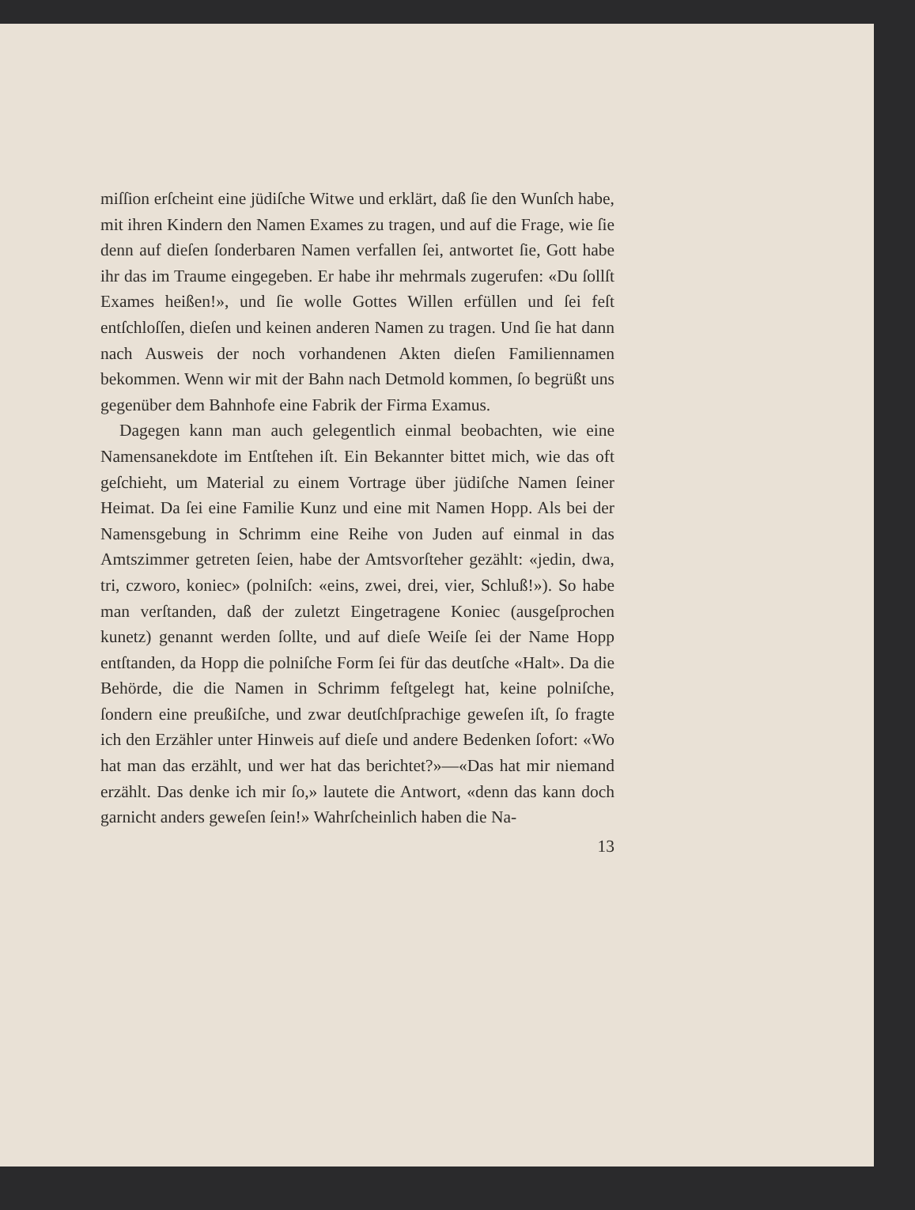miſſion erſcheint eine jüdiſche Witwe und erklärt, daß ſie den Wunſch habe, mit ihren Kindern den Namen Exames zu tragen, und auf die Frage, wie ſie denn auf dieſen ſonderbaren Namen verfallen ſei, antwortet ſie, Gott habe ihr das im Traume eingegeben. Er habe ihr mehrmals zugerufen: «Du ſollſt Exames heißen!», und ſie wolle Gottes Willen erfüllen und ſei feſt entſchloſſen, dieſen und keinen anderen Namen zu tragen. Und ſie hat dann nach Ausweis der noch vorhandenen Akten dieſen Familiennamen bekommen. Wenn wir mit der Bahn nach Detmold kommen, ſo begrüßt uns gegenüber dem Bahnhofe eine Fabrik der Firma Examus.
Dagegen kann man auch gelegentlich einmal beobachten, wie eine Namensanekdote im Entſtehen iſt. Ein Bekannter bittet mich, wie das oft geſchieht, um Material zu einem Vortrage über jüdiſche Namen ſeiner Heimat. Da ſei eine Familie Kunz und eine mit Namen Hopp. Als bei der Namensgebung in Schrimm eine Reihe von Juden auf einmal in das Amtszimmer getreten ſeien, habe der Amtsvorſteher gezählt: «jedin, dwa, tri, czworo, koniec» (polniſch: «eins, zwei, drei, vier, Schluß!»). So habe man verſtanden, daß der zuletzt Eingetragene Koniec (ausgeſprochen kunetz) genannt werden ſollte, und auf dieſe Weiſe ſei der Name Hopp entſtanden, da Hopp die polniſche Form ſei für das deutſche «Halt». Da die Behörde, die die Namen in Schrimm feſtgelegt hat, keine polniſche, ſondern eine preußiſche, und zwar deutſchſprachige geweſen iſt, ſo fragte ich den Erzähler unter Hinweis auf dieſe und andere Bedenken ſofort: «Wo hat man das erzählt, und wer hat das berichtet?»—«Das hat mir niemand erzählt. Das denke ich mir ſo,» lautete die Antwort, «denn das kann doch garnicht anders geweſen ſein!» Wahrſcheinlich haben die Na-
13